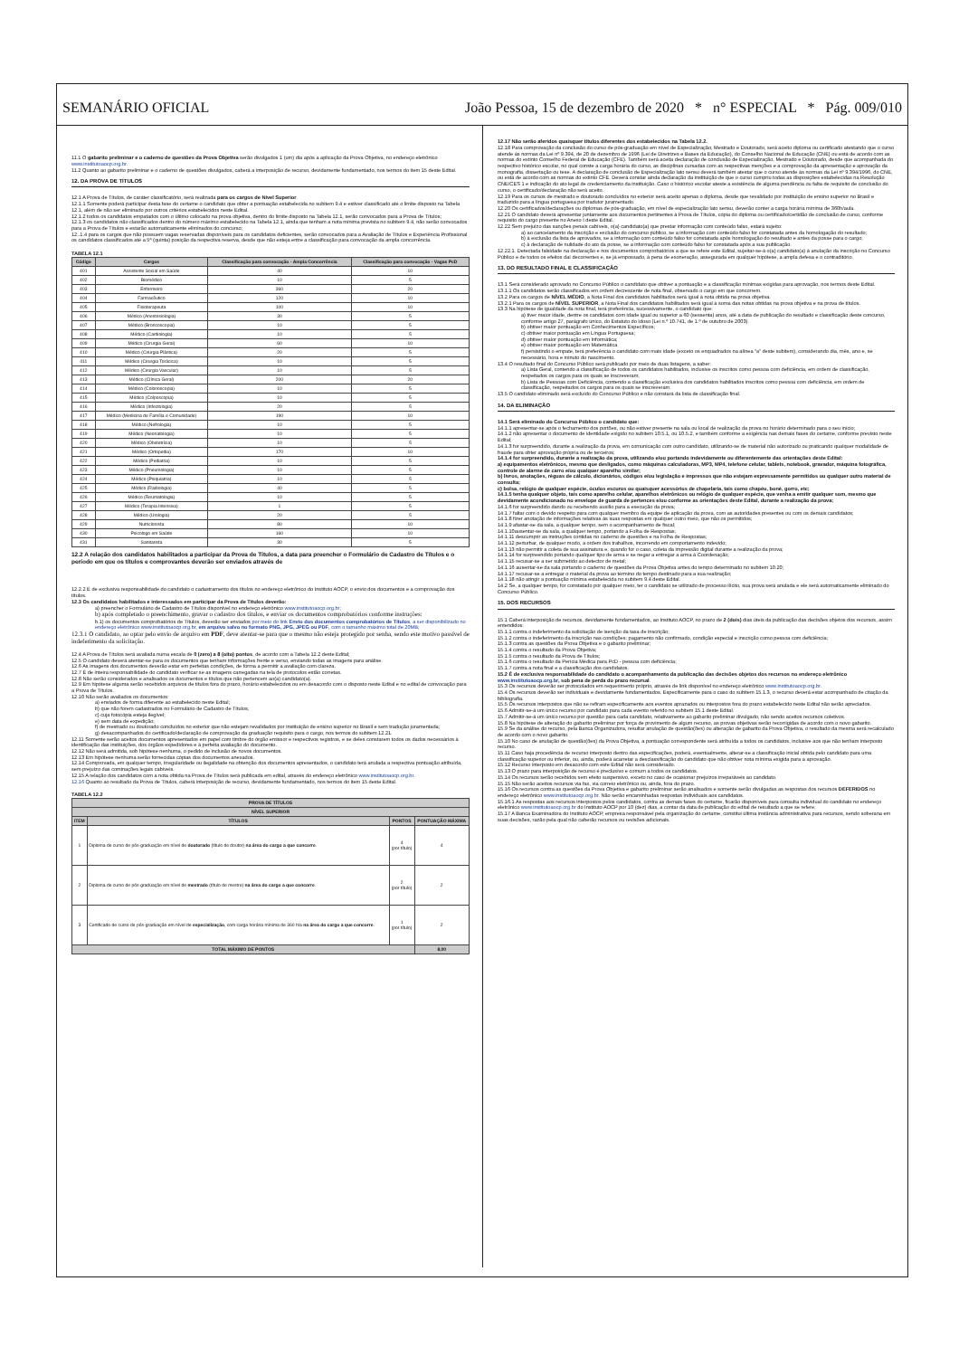SEMANÁRIO OFICIAL João Pessoa, 15 de dezembro de 2020 * n° ESPECIAL * Pág. 009/010
11.1 O gabarito preliminar e o caderno de questões da Prova Objetiva serão divulgados 1 (um) dia após a aplicação da Prova Objetiva, no endereço eletrônico www.institutoaocp.org.br.
11.2 Quanto ao gabarito preliminar e o caderno de questões divulgados, caberá a interposição de recurso, devidamente fundamentado, nos termos do item 15 deste Edital.
12. DA PROVA DE TÍTULOS
12.1 A Prova de Títulos, de caráter classificatório, será realizada para os cargos de Nível Superior.
12.1.1 Somente poderá participar desta fase do certame o candidato que obter a pontuação estabelecida no subitem 9.4 e estiver classificado até o limite disposto na Tabela 12.1, além de não ser eliminado por outros critérios estabelecidos neste Edital.
12.1.2 todos os candidatos empatados com o último colocado na prova objetiva, dentro do limite disposto na Tabela 12.1, serão convocados para a Prova de Títulos;
12.1.3 os candidatos não classificados dentro do número máximo estabelecido na Tabela 12.1, ainda que tenham a nota mínima prevista no subitem 9.4, não serão convocados para a Prova de Títulos e estarão automaticamente eliminados do concurso;
12..1.4 para os cargos que não possuem vagas reservadas disponíveis para os candidatos deficientes, serão convocados para a Avaliação de Títulos e Experiência Profissional os candidatos classificados até a 5ª (quinta) posição da respectiva reserva, desde que não esteja entre a classificação para convocação da ampla concorrência.
TABELA 12.1
| Código | Cargos | Classificação para convocação - Ampla Concorrência | Classificação para convocação - Vagas PcD |
| --- | --- | --- | --- |
| 401 | Assistente Social em Saúde | 40 | 10 |
| 402 | Biomédico | 10 | 5 |
| 403 | Enfermeiro | 360 | 20 |
| 404 | Farmacêutico | 120 | 10 |
| 405 | Fisioterapeuta | 100 | 10 |
| 406 | Médico (Anestesiologia) | 30 | 5 |
| 407 | Médico (Broncoscopia) | 10 | 5 |
| 408 | Médico (Cardiologia) | 10 | 5 |
| 409 | Médico (Cirurgia Geral) | 60 | 10 |
| 410 | Médico (Cirurgia Plástica) | 20 | 5 |
| 411 | Médico (Cirurgia Torácica) | 10 | 5 |
| 412 | Médico (Cirurgia Vascular) | 10 | 5 |
| 413 | Médico (Clínica Geral) | 200 | 20 |
| 414 | Médico (Colonoscopia) | 10 | 5 |
| 415 | Médico (Colposcopia) | 10 | 5 |
| 416 | Médico (Infectologia) | 20 | 5 |
| 417 | Médico (Medicina de Família e Comunidade) | 190 | 10 |
| 418 | Médico (Nefrologia) | 10 | 5 |
| 419 | Médico (Neonatologia) | 10 | 5 |
| 420 | Médico (Obstetrícia) | 10 | 5 |
| 421 | Médico (Ortopedia) | 170 | 10 |
| 422 | Médico (Pediatria) | 10 | 5 |
| 423 | Médico (Pneumologia) | 10 | 5 |
| 424 | Médico (Psiquiatria) | 10 | 5 |
| 425 | Médico (Radiologia) | 40 | 5 |
| 426 | Médico (Reumatologia) | 10 | 5 |
| 427 | Médico (Terapia Intensiva) | 1 | 5 |
| 428 | Médico (Urologia) | 20 | 5 |
| 429 | Nutricionista | 80 | 10 |
| 430 | Psicologo em Saúde | 160 | 10 |
| 431 | Sanitarista | 30 | 5 |
12.2 A relação dos candidatos habilitados a participar da Prova de Títulos, a data para preencher o Formulário de Cadastro de Títulos e o período em que os títulos e comprovantes deverão ser enviados através de
12.2.2 É de exclusiva responsabilidade do candidato o cadastramento dos títulos no endereço eletrônico do Instituto AOCP, o envio dos documentos e a comprovação dos títulos.
12.3 Os candidatos habilitados e interessados em participar da Prova de Títulos deverão:
a) preencher o Formulário de Cadastro de Títulos disponível no endereço eletrônico www.institutoaocp.org.br;
b) após completado o preenchimento, gravar o cadastro dos títulos, e enviar os documentos comprobatórios conforme instruções:
b.1) os documentos comprobatórios de Títulos, deverão ser enviados por meio do link Envio dos documentos comprobatórios de Títulos, a ser disponibilizado no endereço eletrônico www.institutoaocp.org.br, em arquivo salvo no formato PNG, JPG, JPEG ou PDF, com o tamanho máximo total de 20MB;
12.3.1 O candidato, ao optar pelo envio de arquivo em PDF, deve atentar-se para que o mesmo não esteja protegido por senha, sendo este motivo passível de indeferimento da solicitação.
12.4 A Prova de Títulos será avaliada numa escala de 0 (zero) a 8 (oito) pontos, de acordo com a Tabela 12.2 deste Edital;
12.5 O candidato deverá atentar-se para os documentos que tenham informações frente e verso, enviando todas as imagens para análise.
12.6 As imagens dos documentos deverão estar em perfeitas condições, de forma a permitir a avaliação com clareza.
12.7 É de inteira responsabilidade do candidato verificar se as imagens carregadas na tela de protocolos estão corretas.
12.8 Não serão considerados e analisados os documentos e títulos que não pertencem ao(a) candidato(a).
12.9 Em hipótese alguma serão recebidos arquivos de títulos fora do prazo, horário estabelecidos ou em desacordo com o disposto neste Edital e no edital de convocação para a Prova de Títulos.
12.10 Não serão avaliados os documentos:
a) enviados de forma diferente ao estabelecido neste Edital;
b) que não forem cadastrados no Formulário de Cadastro de Títulos;
c) cuja fotocópia esteja ilegível;
e) sem data de expedição;
f) de mestrado ou doutorado concluídos no exterior que não estejam revalidados por instituição de ensino superior no Brasil e sem tradução juramentada;
g) desacompanhados do certificado/declaração de comprovação da graduação requisito para o cargo, nos termos do subitem 12.21.
12.11 Somente serão aceitos documentos apresentados em papel com timbre do órgão emissor e respectivos registros, e se deles constarem todos os dados necessários à identificação das instituições, dos órgãos expedidores e à perfeita avaliação do documento.
12.12 Não será admitida, sob hipótese nenhuma, o pedido de inclusão de novos documentos.
12.13 Em hipótese nenhuma serão fornecidas cópias dos documentos anexados.
12.14 Comprovada, em qualquer tempo, irregularidade ou ilegalidade na obtenção dos documentos apresentados, o candidato terá anulada a respectiva pontuação atribuída, sem prejuízo das cominações legais cabíveis.
12.15 A relação dos candidatos com a nota obtida na Prova de Títulos será publicada em edital, através do endereço eletrônico www.institutoaocp.org.br.
12.16 Quanto ao resultado da Prova de Títulos, caberá interposição de recurso, devidamente fundamentado, nos termos do item 15 deste Edital.
TABELA 12.2
| PROVA DE TÍTULOS | | | |
| --- | --- | --- | --- |
| NÍVEL SUPERIOR | | | |
| ITEM | TÍTULOS | PONTOS | PONTUAÇÃO MÁXIMA |
| 1 | Diploma de curso de pós-graduação em nível de doutorado (título de doutor) na área do cargo a que concorre . | 4 (por título) | 4 |
| 2 | Diploma de curso de pós-graduação em nível de mestrado (título de mestre) na área do cargo a que concorre . | 2 (por título) | 2 |
| 3 | Certificado de curso de pós-graduação em nível de especialização , com carga horária mínima de 360 h/a na área do cargo a que concorre . | 1 (por título) | 2 |
| TOTAL MÁXIMO DE PONTOS | | | 8,00 |
12.17 Não serão aferidos quaisquer títulos diferentes dos estabelecidos na Tabela 12.2.
12.18 Para comprovação da conclusão do curso de pós-graduação em nível de Especialização, Mestrado e Doutorado, será aceito diploma ou certificado atestando que o curso atende às normas da Lei nº 9.394, de 20 de dezembro de 1996 (Lei de Diretrizes e Bases da Educação), do Conselho Nacional de Educação (CNE) ou está de acordo com as normas do extinto Conselho Federal de Educação (CFE). Também será aceita declaração de conclusão de Especialização, Mestrado e Doutorado, desde que acompanhada do respectivo histórico escolar, no qual conste a carga horária do curso, as disciplinas cursadas com as respectivas menções e a comprovação da apresentação e aprovação da monografia, dissertação ou tese. A declaração de conclusão de Especialização lato sensu deverá também atestar que o curso atende às normas da Lei nº 9.394/1996, do CNE, ou está de acordo com as normas do extinto CFE. Deverá constar ainda declaração da instituição de que o curso cumpriu todas as disposições estabelecidas na Resolução CNE/CES 1 e indicação do ato legal de credenciamento da instituição. Caso o histórico escolar ateste a existência de alguma pendência ou falta de requisito de conclusão do curso, o certificado/declaração não será aceito.
12.19 Para os cursos de mestrado e doutorado concluídos no exterior será aceito apenas o diploma, desde que revalidado por instituição de ensino superior no Brasil e traduzido para a língua portuguesa por tradutor juramentado.
12.20 Os certificados/declarações ou diplomas de pós-graduação, em nível de especialização lato sensu, deverão conter a carga horária mínima de 360h/aula.
12.21 O candidato deverá apresentar juntamente aos documentos pertinentes à Prova de Títulos, cópia do diploma ou certificado/certidão de conclusão de curso, conforme requisito do cargo presente no Anexo I deste Edital.
12.22 Sem prejuízo das sanções penais cabíveis, o(a) candidato(a) que prestar informação com conteúdo falso, estará sujeito:
a) ao cancelamento da inscrição e exclusão do concurso público, se a informação com conteúdo falso for constatada antes da homologação do resultado;
b) à exclusão da lista de aprovados, se a informação com conteúdo falso for constatada após homologação do resultado e antes da posse para o cargo;
c) à declaração de nulidade do ato da posse, se a informação com conteúdo falso for constatada após a sua publicação.
12.22.1. Detectada falsidade na declaração e nos documentos comprobatórios a que se refere este Edital, sujeitar-se-á o(a) candidato(a) à anulação da inscrição no Concurso Público e de todos os efeitos daí decorrentes e, se já empossado, à pena de exoneração, assegurada em qualquer hipótese, a ampla defesa e o contraditório.
13. DO RESULTADO FINAL E CLASSIFICAÇÃO
13.1 Será considerado aprovado no Concurso Público o candidato que obtiver a pontuação e a classificação mínimas exigidas para aprovação, nos termos deste Edital.
13.1.1 Os candidatos serão classificados em ordem decrescente de nota final, observado o cargo em que concorrem.
13.2 Para os cargos de NÍVEL MÉDIO, a Nota Final dos candidatos habilitados será igual à nota obtida na prova objetiva.
13.2.1 Para os cargos de NÍVEL SUPERIOR, a Nota Final dos candidatos habilitados será igual à soma das notas obtidas na prova objetiva e na prova de títulos.
13.3 Na hipótese de igualdade da nota final, terá preferência, sucessivamente, o candidato que:
a) tiver maior idade, dentre os candidatos com idade igual ou superior a 60 (sessenta) anos, até a data de publicação do resultado e classificação deste concurso, conforme artigo 27, parágrafo único, do Estatuto do Idoso (Lei n.º 10.741, de 1.º de outubro de 2003).
b) obtiver maior pontuação em Conhecimentos Específicos;
c) obtiver maior pontuação em Língua Portuguesa;
d) obtiver maior pontuação em Informática;
e) obtiver maior pontuação em Matemática
f) persistindo o empate, terá preferência o candidato com mais idade (exceto os enquadrados na alínea “a” deste subitem), considerando dia, mês, ano e, se necessário, hora e minuto do nascimento.
13.4 O resultado final do Concurso Público será publicado por meio de duas listagens, a saber:
a) Lista Geral, contendo a classificação de todos os candidatos habilitados, inclusive os inscritos como pessoa com deficiência, em ordem de classificação, respeitados os cargos para os quais se inscreveram;
b) Lista de Pessoas com Deficiência, contendo a classificação exclusiva dos candidatos habilitados inscritos como pessoa com deficiência, em ordem de classificação, respeitados os cargos para os quais se inscreveram.
13.5 O candidato eliminado será excluído do Concurso Público e não constará da lista de classificação final.
14. DA ELIMINAÇÃO
14.1 Será eliminado do Concurso Público o candidato que:
14.1.1 apresentar-se após o fechamento dos portões, ou não estiver presente na sala ou local de realização da prova no horário determinado para o seu início;
14.1.2 não apresentar o documento de identidade exigido no subitem 10.5.1, ou 10.5.2, e também conforme a exigência nas demais fases do certame, conforme previsto neste Edital;
14.1.3 for surpreendido, durante a realização da prova, em comunicação com outro candidato, utilizando-se de material não autorizado ou praticando qualquer modalidade de fraude para obter aprovação própria ou de terceiros;
14.1.4 for surpreendido, durante a realização da prova, utilizando e/ou portando indevidamente ou diferentemente das orientações deste Edital:
a) equipamentos eletrônicos, mesmo que desligados, como máquinas calculadoras, MP3, MP4, telefone celular, tablets, notebook, gravador, máquina fotográfica, controle de alarme de carro e/ou qualquer aparelho similar;
b) livros, anotações, réguas de cálculo, dicionários, códigos e/ou legislação e impressos que não estejam expressamente permitidos ou qualquer outro material de consulta;
c) bolsa, relógio de qualquer espécie, óculos escuros ou quaisquer acessórios de chapelaria, tais como chapéu, boné, gorro, etc;
14.1.5 tenha qualquer objeto, tais como aparelho celular, aparelhos eletrônicos ou relógio de qualquer espécie, que venha a emitir qualquer som, mesmo que devidamente acondicionado no envelope de guarda de pertences e/ou conforme as orientações deste Edital, durante a realização da prova;
14.1.6 for surpreendido dando ou recebendo auxílio para a execução da prova;
14.1.7 faltar com o devido respeito para com qualquer membro da equipe de aplicação da prova, com as autoridades presentes ou com os demais candidatos;
14.1.8 fizer anotação de informações relativas às suas respostas em qualquer outro meio, que não os permitidos;
14.1.9 afastar-se da sala, a qualquer tempo, sem o acompanhamento de fiscal;
14.1.10ausentar-se da sala, a qualquer tempo, portando a Folha de Respostas;
14.1.11 descumprir as instruções contidas no caderno de questões e na Folha de Respostas;
14.1.12 perturbar, de qualquer modo, a ordem dos trabalhos, incorrendo em comportamento indevido;
14.1.13 não permitir a coleta de sua assinatura e, quando for o caso, coleta da impressão digital durante a realização da prova;
14.1.14 for surpreendido portando qualquer tipo de arma e se negar a entregar a arma à Coordenação;
14.1.15 recusar-se a ser submetido ao detector de metal;
14.1.16 ausentar-se da sala portando o caderno de questões da Prova Objetiva antes do tempo determinado no subitem 10.20;
14.1.17 recusar-se a entregar o material da prova ao término do tempo destinado para a sua realização;
14.1.18 não atingir a pontuação mínima estabelecida no subitem 9.4 deste Edital.
14.2 Se, a qualquer tempo, for constatado por qualquer meio, ter o candidato se utilizado de processo ilícito, sua prova será anulada e ele será automaticamente eliminado do Concurso Público.
15. DOS RECURSOS
15.1 Caberá interposição de recursos, devidamente fundamentados, ao Instituto AOCP, no prazo de 2 (dois) dias úteis da publicação das decisões objetos dos recursos, assim entendidos:
15.1.1 contra o indeferimento da solicitação de isenção da taxa de inscrição;
15.1.2 contra o indeferimento da inscrição nas condições: pagamento não confirmado, condição especial e inscrição como pessoa com deficiência;
15.1.3 contra as questões da Prova Objetiva e o gabarito preliminar;
15.1.4 contra o resultado da Prova Objetiva;
15.1.5 contra o resultado da Prova de Títulos;
15.1.6 contra o resultado da Perícia Médica para PcD - pessoa com deficiência;
15.1.7 contra a nota final e a classificação dos candidatos.
15.2 É de exclusiva responsabilidade do candidato o acompanhamento da publicação das decisões objetos dos recursos no endereço eletrônico www.institutoaocp.org.br, sob pena de perda do prazo recursal.
15.3 Os recursos deverão ser protocolados em requerimento próprio, através de link disponível no endereço eletrônico www.institutoaocp.org.br.
15.4 Os recursos deverão ser individuais e devidamente fundamentados. Especificamente para o caso do subitem 15.1.3, o recurso deverá estar acompanhado de citação da bibliografia.
15.5 Os recursos interpostos que não se refiram especificamente aos eventos aprazados ou interpostos fora do prazo estabelecido neste Edital não serão apreciados.
15.6 Admitir-se-á um único recurso por candidato para cada evento referido no subitem 15.1 deste Edital.
15.7 Admitir-se-á um único recurso por questão para cada candidato, relativamente ao gabarito preliminar divulgado, não sendo aceitos recursos coletivos.
15.8 Na hipótese de alteração do gabarito preliminar por força de provimento de algum recurso, as provas objetivas serão recorrigidas de acordo com o novo gabarito.
15.9 Se da análise do recurso, pela Banca Organizadora, resultar anulação de questão(ões) ou alteração de gabarito da Prova Objetiva, o resultado da mesma será recalculado de acordo com o novo gabarito.
15.10 No caso de anulação de questão(ões) da Prova Objetiva, a pontuação correspondente será atribuída a todos os candidatos, inclusive aos que não tenham interposto recurso.
15.11 Caso haja procedência de recurso interposto dentro das especificações, poderá, eventualmente, alterar-se a classificação inicial obtida pelo candidato para uma classificação superior ou inferior, ou, ainda, poderá acarretar a desclassificação do candidato que não obtiver nota mínima exigida para a aprovação.
15.12 Recurso interposto em desacordo com este Edital não será considerado.
15.13 O prazo para interposição de recurso é preclusivo e comum a todos os candidatos.
15.14 Os recursos serão recebidos sem efeito suspensivo, exceto no caso de ocasionar prejuízos irreparáveis ao candidato.
15.15 Não serão aceitos recursos via fax, via correio eletrônico ou, ainda, fora do prazo.
15.16 Os recursos contra as questões da Prova Objetiva e gabarito preliminar serão analisados e somente serão divulgadas as respostas dos recursos DEFERIDOS no endereço eletrônico www.institutoaocp.org.br. Não serão encaminhadas respostas individuais aos candidatos.
15.16.1 As respostas aos recursos interpostos pelos candidatos, contra as demais fases do certame, ficarão disponíveis para consulta individual do candidato no endereço eletrônico www.institutoaocp.org.br do Instituto AOCP por 10 (dez) dias, a contar da data de publicação do edital de resultado a que se refere.
15.17 A Banca Examinadora do Instituto AOCP, empresa responsável pela organização do certame, constitui última instância administrativa para recursos, sendo soberana em suas decisões, razão pela qual não caberão recursos ou revisões adicionais.